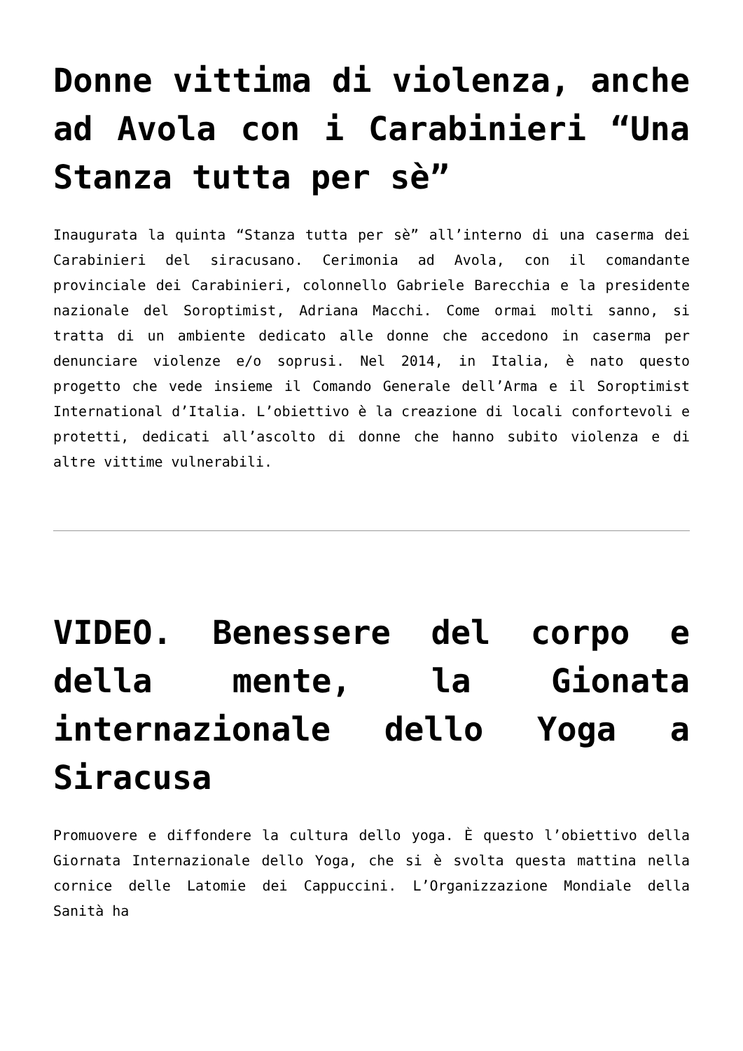Donne vittima di violenza, anche ad Avola con i Carabinieri “Una Stanza tutta per sè”
Inaugurata la quinta “Stanza tutta per sè” all’interno di una caserma dei Carabinieri del siracusano. Cerimonia ad Avola, con il comandante provinciale dei Carabinieri, colonnello Gabriele Barecchia e la presidente nazionale del Soroptimist, Adriana Macchi. Come ormai molti sanno, si tratta di un ambiente dedicato alle donne che accedono in caserma per denunciare violenze e/o soprusi. Nel 2014, in Italia, è nato questo progetto che vede insieme il Comando Generale dell’Arma e il Soroptimist International d’Italia. L’obiettivo è la creazione di locali confortevoli e protetti, dedicati all’ascolto di donne che hanno subito violenza e di altre vittime vulnerabili.
VIDEO. Benessere del corpo e della mente, la Gionata internazionale dello Yoga a Siracusa
Promuovere e diffondere la cultura dello yoga. È questo l’obiettivo della Giornata Internazionale dello Yoga, che si è svolta questa mattina nella cornice delle Latomie dei Cappuccini. L’Organizzazione Mondiale della Sanità ha